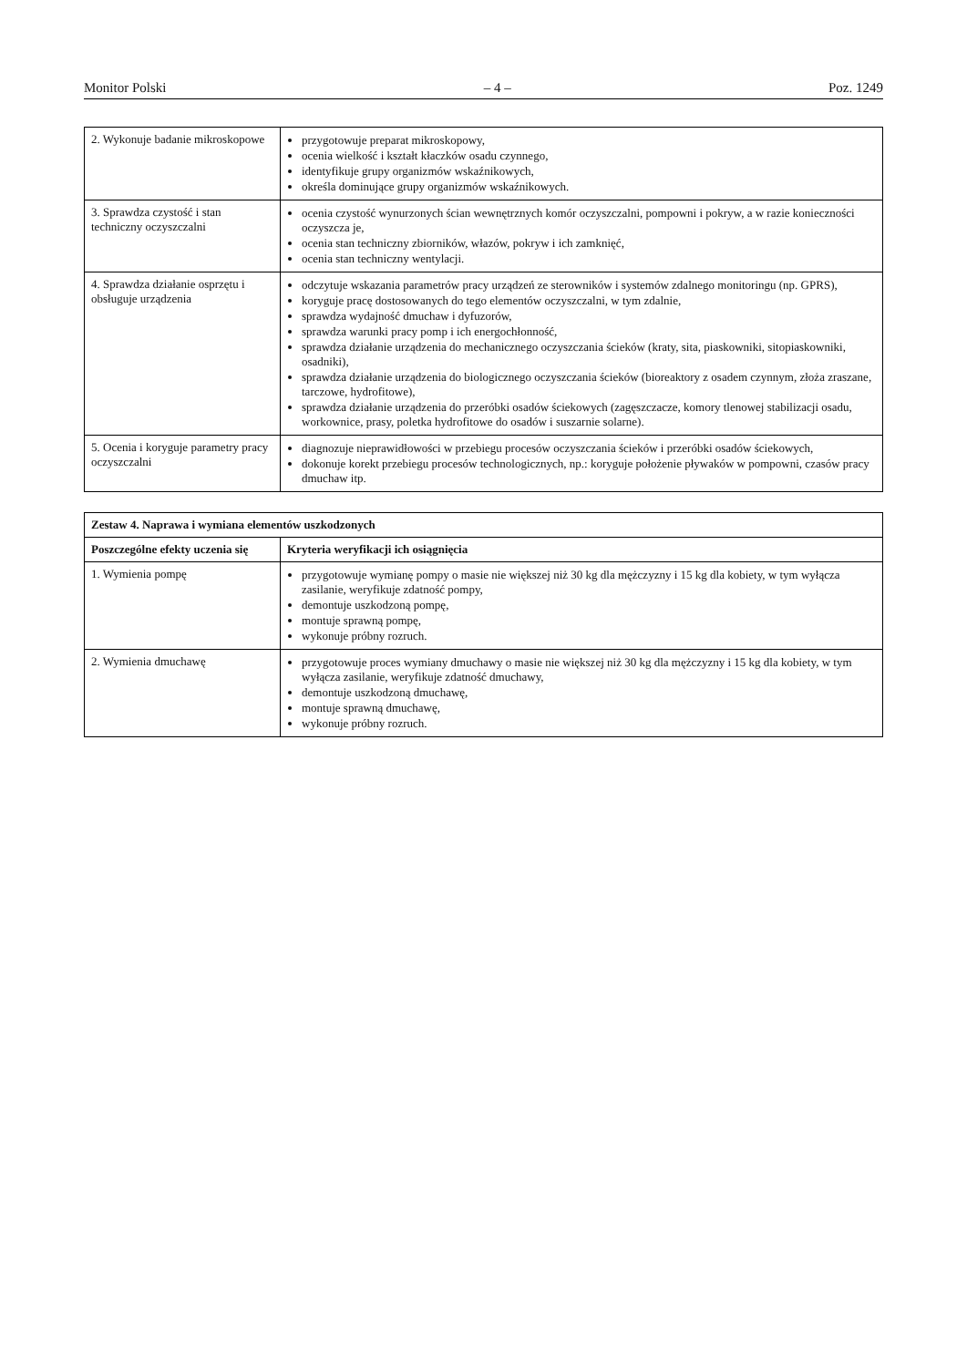Monitor Polski – 4 – Poz. 1249
| 2. Wykonuje badanie mikroskopowe | przygotowuje preparat mikroskopowy, ocenia wielkość i kształt kłaczków osadu czynnego, identyfikuje grupy organizmów wskaźnikowych, określa dominujące grupy organizmów wskaźnikowych. |
| 3. Sprawdza czystość i stan techniczny oczyszczalni | ocenia czystość wynurzonych ścian wewnętrznych komór oczyszczalni, pompowni i pokryw, a w razie konieczności oczyszcza je, ocenia stan techniczny zbiorników, włazów, pokryw i ich zamknięć, ocenia stan techniczny wentylacji. |
| 4. Sprawdza działanie osprzętu i obsługuje urządzenia | odczytuje wskazania parametrów pracy urządzeń ze sterowników i systemów zdalnego monitoringu (np. GPRS), koryguje pracę dostosowanych do tego elementów oczyszczalni, w tym zdalnie, sprawdza wydajność dmuchaw i dyfuzorów, sprawdza warunki pracy pomp i ich energochłonność, sprawdza działanie urządzenia do mechanicznego oczyszczania ścieków (kraty, sita, piaskowniki, sitopiaskowniki, osadniki), sprawdza działanie urządzenia do biologicznego oczyszczania ścieków (bioreaktory z osadem czynnym, złoża zraszane, tarczowe, hydrofitowe), sprawdza działanie urządzenia do przeróbki osadów ściekowych (zagęszczacze, komory tlenowej stabilizacji osadu, workownice, prasy, poletka hydrofitowe do osadów i suszarnie solarne). |
| 5. Ocenia i koryguje parametry pracy oczyszczalni | diagnozuje nieprawidłowości w przebiegu procesów oczyszczania ścieków i przeróbki osadów ściekowych, dokonuje korekt przebiegu procesów technologicznych, np.: koryguje położenie pływaków w pompowni, czasów pracy dmuchaw itp. |
| Zestaw 4. Naprawa i wymiana elementów uszkodzonych | |
| Poszczególne efekty uczenia się | Kryteria weryfikacji ich osiągnięcia |
| 1. Wymienia pompę | przygotowuje wymianę pompy o masie nie większej niż 30 kg dla mężczyzny i 15 kg dla kobiety, w tym wyłącza zasilanie, weryfikuje zdatność pompy, demontuje uszkodzoną pompę, montuje sprawną pompę, wykonuje próbny rozruch. |
| 2. Wymienia dmuchawę | przygotowuje proces wymiany dmuchawy o masie nie większej niż 30 kg dla mężczyzny i 15 kg dla kobiety, w tym wyłącza zasilanie, weryfikuje zdatność dmuchawy, demontuje uszkodzoną dmuchawę, montuje sprawną dmuchawę, wykonuje próbny rozruch. |